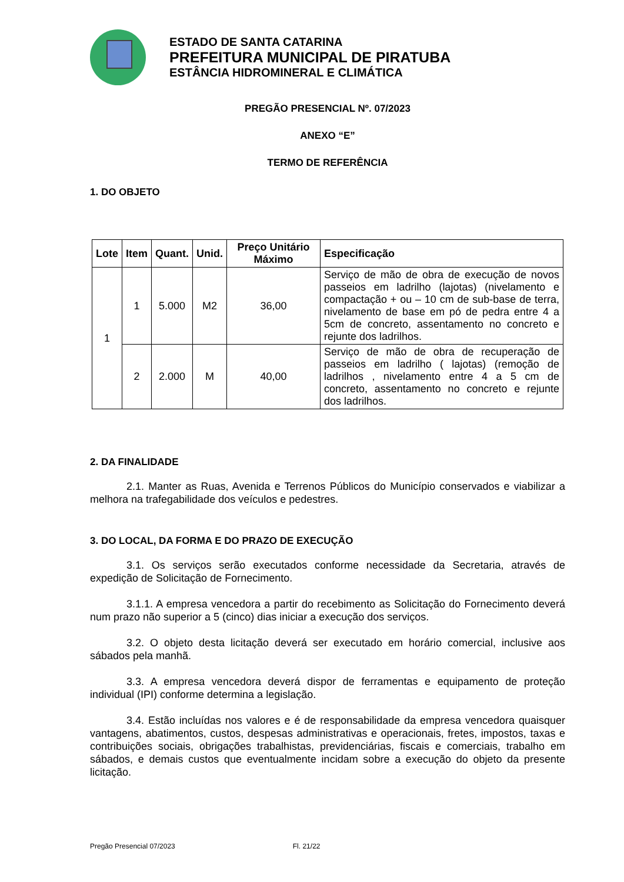ESTADO DE SANTA CATARINA
PREFEITURA MUNICIPAL DE PIRATUBA
ESTÂNCIA HIDROMINERAL E CLIMÁTICA
PREGÃO PRESENCIAL Nº. 07/2023
ANEXO “E”
TERMO DE REFERÊNCIA
1. DO OBJETO
| Lote | Item | Quant. | Unid. | Preço Unitário Máximo | Especificação |
| --- | --- | --- | --- | --- | --- |
| 1 | 1 | 5.000 | M2 | 36,00 | Serviço de mão de obra de execução de novos passeios em ladrilho (lajotas) (nivelamento e compactação + ou – 10 cm de sub-base de terra, nivelamento de base em pó de pedra entre 4 a 5cm de concreto, assentamento no concreto e rejunte dos ladrilhos. |
| | 2 | 2.000 | M | 40,00 | Serviço de mão de obra de recuperação de passeios em ladrilho ( lajotas) (remoção de ladrilhos , nivelamento entre 4 a 5 cm de concreto, assentamento no concreto e rejunte dos ladrilhos. |
2. DA FINALIDADE
2.1. Manter as Ruas, Avenida e Terrenos Públicos do Município conservados e viabilizar a melhora na trafegabilidade dos veículos e pedestres.
3. DO LOCAL, DA FORMA E DO PRAZO DE EXECUÇÃO
3.1. Os serviços serão executados conforme necessidade da Secretaria, através de expedição de Solicitação de Fornecimento.
3.1.1. A empresa vencedora a partir do recebimento as Solicitação do Fornecimento deverá num prazo não superior a 5 (cinco) dias iniciar a execução dos serviços.
3.2. O objeto desta licitação deverá ser executado em horário comercial, inclusive aos sábados pela manhã.
3.3. A empresa vencedora deverá dispor de ferramentas e equipamento de proteção individual (IPI) conforme determina a legislação.
3.4. Estão incluídas nos valores e é de responsabilidade da empresa vencedora quaisquer vantagens, abatimentos, custos, despesas administrativas e operacionais, fretes, impostos, taxas e contribuições sociais, obrigações trabalhistas, previdenciárias, fiscais e comerciais, trabalho em sábados, e demais custos que eventualmente incidam sobre a execução do objeto da presente licitação.
Pregão Presencial 07/2023 Fl. 21/22